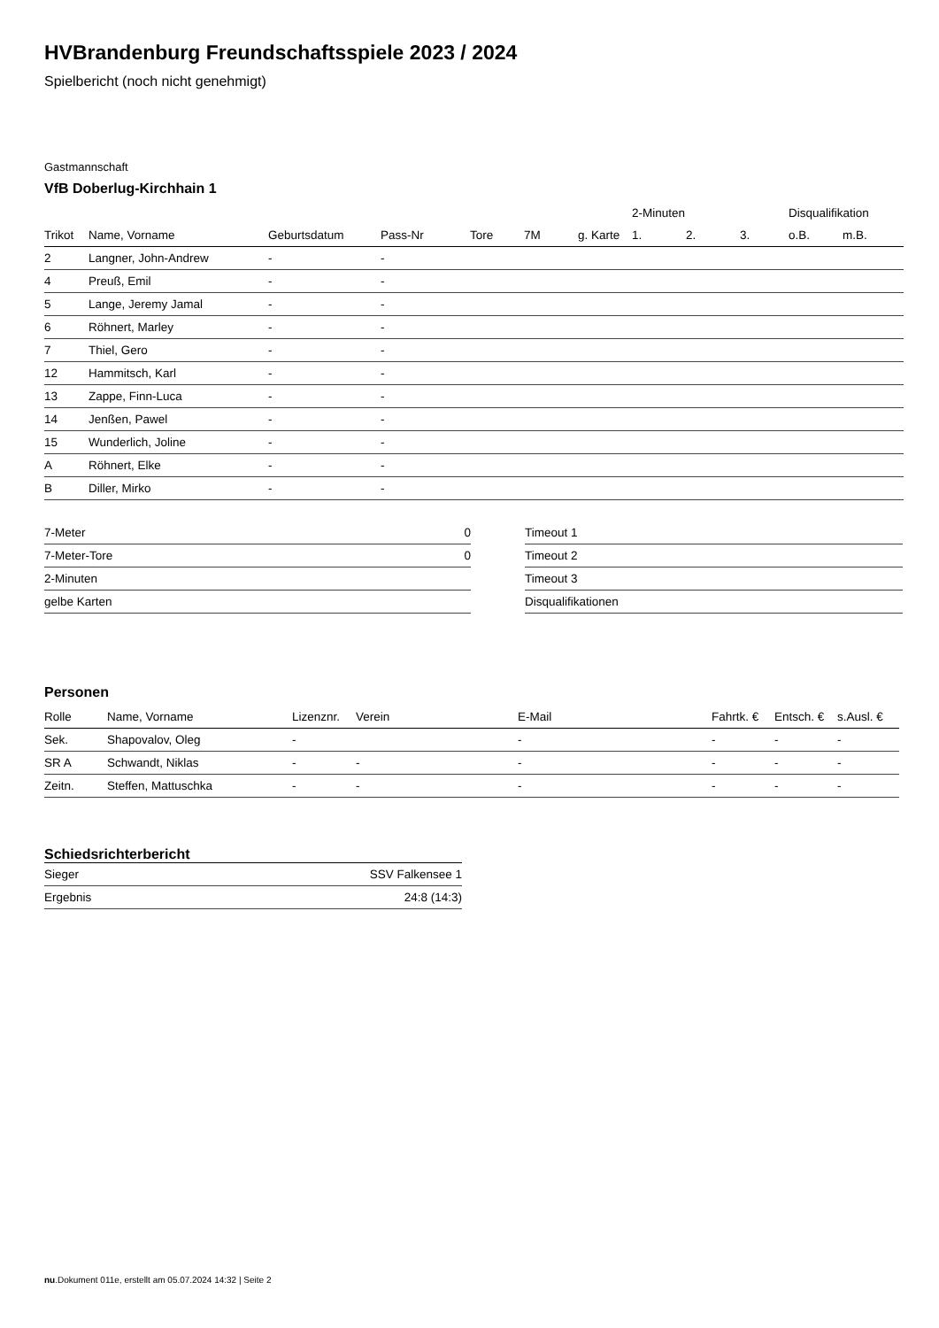HVBrandenburg Freundschaftsspiele 2023 / 2024
Spielbericht (noch nicht genehmigt)
Gastmannschaft
VfB Doberlug-Kirchhain 1
| | | | | | | | 2-Minuten | | | Disqualifikation | |
| --- | --- | --- | --- | --- | --- | --- | --- | --- | --- | --- | --- |
| Trikot | Name, Vorname | Geburtsdatum | Pass-Nr | Tore | 7M | g. Karte | 1. | 2. | 3. | o.B. | m.B. |
| 2 | Langner, John-Andrew | - | - | | | | | | | | |
| 4 | Preuß, Emil | - | - | | | | | | | | |
| 5 | Lange, Jeremy Jamal | - | - | | | | | | | | |
| 6 | Röhnert, Marley | - | - | | | | | | | | |
| 7 | Thiel, Gero | - | - | | | | | | | | |
| 12 | Hammitsch, Karl | - | - | | | | | | | | |
| 13 | Zappe, Finn-Luca | - | - | | | | | | | | |
| 14 | Jenßen, Pawel | - | - | | | | | | | | |
| 15 | Wunderlich, Joline | - | - | | | | | | | | |
| A | Röhnert, Elke | - | - | | | | | | | | |
| B | Diller, Mirko | - | - | | | | | | | | |
| 7-Meter | 0 |
| 7-Meter-Tore | 0 |
| 2-Minuten | |
| gelbe Karten | |
| Timeout 1 |
| Timeout 2 |
| Timeout 3 |
| Disqualifikationen |
Personen
| Rolle | Name, Vorname | Lizenznr. | Verein | E-Mail | Fahrtk. € | Entsch. € | s.Ausl. € |
| --- | --- | --- | --- | --- | --- | --- | --- |
| Sek. | Shapovalov, Oleg | - | | - | - | - | - |
| SR A | Schwandt, Niklas | - | - | - | - | - | - |
| Zeitn. | Steffen, Mattuschka | - | - | - | - | - | - |
Schiedsrichterbericht
| Sieger | SSV Falkensee 1 |
| Ergebnis | 24:8 (14:3) |
nu.Dokument 011e, erstellt am 05.07.2024 14:32 | Seite 2